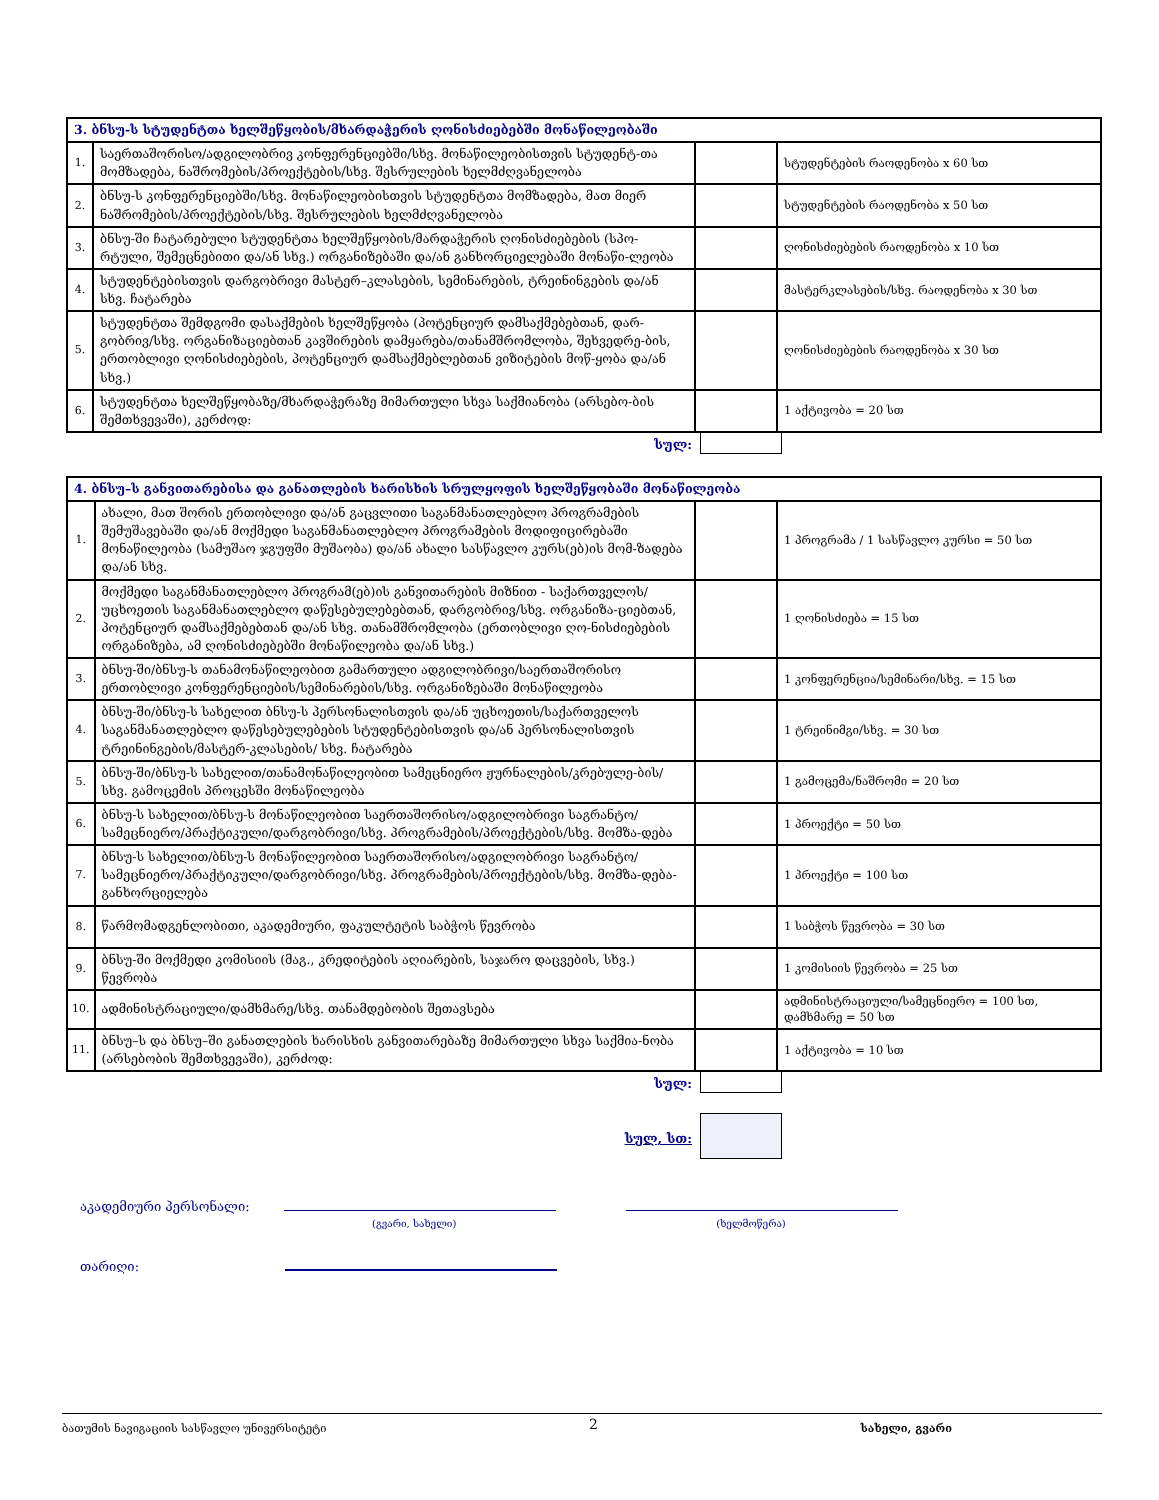| 3. ბნსუ-ს სტუდენტთა ხელშეწყობის/მხარდაჭერის ღონისძიებებში მონაწილეობაში | | | |
| 1. | საერთაშორისო/ადგილობრივ კონფერენციებში/სხვ. მონაწილეობისთვის სტუდენტ-თა მომზადება, ნაშრომების/პროექტების/სხვ. შესრულების ხელმძღვანელობა | | სტუდენტების რაოდენობა x 60 სთ |
| 2. | ბნსუ-ს კონფერენციებში/სხვ. მონაწილეობისთვის სტუდენტთა მომზადება, მათ მიერ ნაშრომების/პროექტების/სხვ. შესრულების ხელმძღვანელობა | | სტუდენტების რაოდენობა x 50 სთ |
| 3. | ბნსუ-ში ჩატარებული სტუდენტთა ხელშეწყობის/მარდაჭერის ღონისძიებების (სპო-რტული, შემეცნებითი და/ან სხვ.) ორგანიზებაში და/ან განხორციელებაში მონაწი-ლეობა | | ღონისძიებების რაოდენობა x 10 სთ |
| 4. | სტუდენტებისთვის დარგობრივი მასტერ–კლასების, სემინარების, ტრეინინგების და/ან სხვ. ჩატარება | | მასტერკლასების/სხვ. რაოდენობა x 30 სთ |
| 5. | სტუდენტთა შემდგომი დასაქმების ხელშეწყობა (პოტენციურ დამსაქმებებთან, დარ-გობრივ/სხვ. ორგანიზაციებთან კავშირების დამყარება/თანამშრომლობა, შეხვედრე-ბის, ერთობლივი ღონისძიებების, პოტენციურ დამსაქმებლებთან ვიზიტების მოწ-ყობა და/ან სხვ.) | | ღონისძიებების რაოდენობა x 30 სთ |
| 6. | სტუდენტთა ხელშეწყობაზე/მხარდაჭერაზე მიმართული სხვა საქმიანობა (არსებო-ბის შემთხვევაში), კერძოდ: | | 1 აქტივობა = 20 სთ |
სულ:
| 4. ბნსუ–ს განვითარებისა და განათლების ხარისხის სრულყოფის ხელშეწყობაში მონაწილეობა | | | |
| 1. | ახალი, მათ შორის ერთობლივი და/ან გაცვლითი საგანმანათლებლო პროგრამების შემუშავებაში და/ან მოქმედი საგანმანათლებლო პროგრამების მოდიფიცირებაში მონაწილეობა (სამუშაო ჯგუფში მუშაობა) და/ან ახალი სასწავლო კურს(ებ)ის მომ-ზადება და/ან სხვ. | | 1 პროგრამა / 1 სასწავლო კურსი = 50 სთ |
| 2. | მოქმედი საგანმანათლებლო პროგრამ(ებ)ის განვითარების მიზნით - საქართველოს/ უცხოეთის საგანმანათლებლო დაწესებულებებთან, დარგობრივ/სხვ. ორგანიზა-ციებთან, პოტენციურ დამსაქმებებთან და/ან სხვ. თანამშრომლობა (ერთობლივი ღო-ნისძიებების ორგანიზება, ამ ღონისძიებებში მონაწილეობა და/ან სხვ.) | | 1 ღონისძიება = 15 სთ |
| 3. | ბნსუ-ში/ბნსუ-ს თანამონაწილეობით გამართული ადგილობრივი/საერთაშორისო ერთობლივი კონფერენციების/სემინარების/სხვ. ორგანიზებაში მონაწილეობა | | 1 კონფერენცია/სემინარი/სხვ. = 15 სთ |
| 4. | ბნსუ-ში/ბნსუ-ს სახელით ბნსუ-ს პერსონალისთვის და/ან უცხოეთის/საქართველოს საგანმანათლებლო დაწესებულებების სტუდენტებისთვის და/ან პერსონალისთვის ტრეინინგების/მასტერ-კლასების/ სხვ. ჩატარება | | 1 ტრეინიმგი/სხვ. = 30 სთ |
| 5. | ბნსუ-ში/ბნსუ-ს სახელით/თანამონაწილეობით სამეცნიერო ჟურნალების/კრებულე-ბის/სხვ. გამოცემის პროცესში მონაწილეობა | | 1 გამოცემა/ნაშრომი = 20 სთ |
| 6. | ბნსუ-ს სახელით/ბნსუ-ს მონაწილეობით საერთაშორისო/ადგილობრივი საგრანტო/ სამეცნიერო/პრაქტიკული/დარგობრივი/სხვ. პროგრამების/პროექტების/სხვ. მომზა-დება | | 1 პროექტი = 50 სთ |
| 7. | ბნსუ-ს სახელით/ბნსუ-ს მონაწილეობით საერთაშორისო/ადგილობრივი საგრანტო/ სამეცნიერო/პრაქტიკული/დარგობრივი/სხვ. პროგრამების/პროექტების/სხვ. მომზა-დება-განხორციელება | | 1 პროექტი = 100 სთ |
| 8. | წარმომადგენლობითი, აკადემიური, ფაკულტეტის საბჭოს წევრობა | | 1 საბჭოს წევრობა = 30 სთ |
| 9. | ბნსუ-ში მოქმედი კომისიის (მაგ., კრედიტების აღიარების, საჯარო დაცვების, სხვ.) წევრობა | | 1 კომისიის წევრობა = 25 სთ |
| 10. | ადმინისტრაციული/დამხმარე/სხვ. თანამდებობის შეთავსება | | ადმინისტრაციული/სამეცნიერო = 100 სთ, დამხმარე = 50 სთ |
| 11. | ბნსუ–ს და ბნსუ–ში განათლების ხარისხის განვითარებაზე მიმართული სხვა საქმია-ნობა (არსებობის შემთხვევაში), კერძოდ: | | 1 აქტივობა = 10 სთ |
სულ:
სულ, სთ:
აკადემიური პერსონალი:
(გვარი, სახელი) (ხელმოწერა)
თარიღი:
ბათუმის ნავიგაციის სასწავლო უნივერსიტეტი 2 სახელი, გვარი